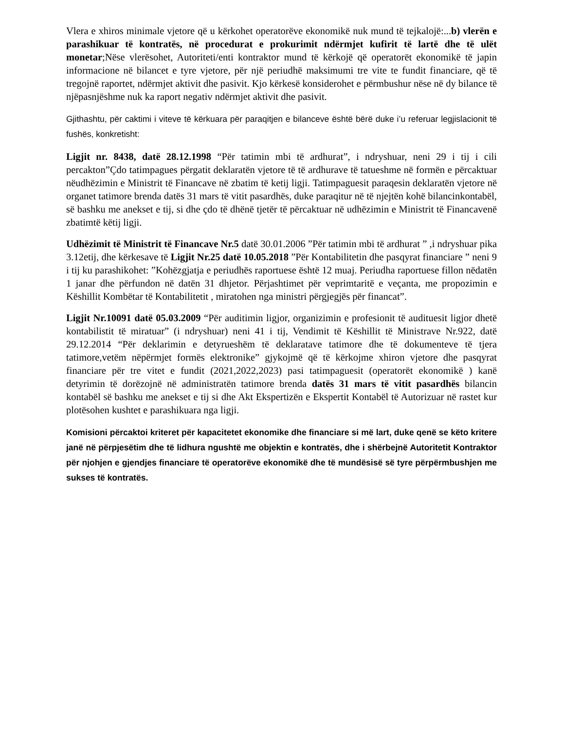Vlera e xhiros minimale vjetore që u kërkohet operatorëve ekonomikë nuk mund të tejkalojë:...b) vlerën e parashikuar të kontratës, në procedurat e prokurimit ndërmjet kufirit të lartë dhe të ulët monetar;Nëse vlerësohet, Autoriteti/enti kontraktor mund të kërkojë që operatorët ekonomikë të japin informacione në bilancet e tyre vjetore, për një periudhë maksimumi tre vite te fundit financiare, që të tregojnë raportet, ndërmjet aktivit dhe pasivit. Kjo kërkesë konsiderohet e përmbushur nëse në dy bilance të njëpasnjëshme nuk ka raport negativ ndërmjet aktivit dhe pasivit.
Gjithashtu, për caktimi i viteve të kërkuara për paraqitjen e bilanceve është bërë duke i’u referuar legjislacionit të fushës, konkretisht:
Ligjit nr. 8438, datë 28.12.1998 “Për tatimin mbi të ardhurat”, i ndryshuar, neni 29 i tij i cili percakton”Çdo tatimpagues përgatit deklaratën vjetore të të ardhurave të tatueshme në formën e përcaktuar nëudhëzimin e Ministrit të Financave në zbatim të ketij ligji. Tatimpaguesit paraqesin deklaratën vjetore në organet tatimore brenda datës 31 mars të vitit pasardhës, duke paraqitur në të njejtën kohë bilancinkontabël, së bashku me anekset e tij, si dhe çdo të dhënë tjetër të përcaktuar në udhëzimin e Ministrit të Financavenë zbatimtë këtij ligji.
Udhëzimit të Ministrit të Financave Nr.5 datë 30.01.2006 ”Për tatimin mbi të ardhurat ” ,i ndryshuar pika 3.12etij, dhe kërkesave të Ligjit Nr.25 datë 10.05.2018 ”Për Kontabilitetin dhe pasqyrat financiare ” neni 9 i tij ku parashikohet: ”Kohëzgjatja e periudhës raportuese është 12 muaj. Periudha raportuese fillon nëdatën 1 janar dhe përfundon në datën 31 dhjetor. Përjashtimet për veprimtaritë e veçanta, me propozimin e Këshillit Kombëtar të Kontabilitetit , miratohen nga ministri përgjegjës për financat”.
Ligjit Nr.10091 datë 05.03.2009 “Për auditimin ligjor, organizimin e profesionit të audituesit ligjor dhetë kontabilistit të miratuar” (i ndryshuar) neni 41 i tij, Vendimit të Këshillit të Ministrave Nr.922, datë 29.12.2014 “Për deklarimin e detyrueshëm të deklaratave tatimore dhe të dokumenteve të tjera tatimore,vetëm nëpërmjet formës elektronike” gjykojmë që të kërkojme xhiron vjetore dhe pasqyrat financiare për tre vitet e fundit (2021,2022,2023) pasi tatimpaguesit (operatorët ekonomikë ) kanë detyrimin të dorëzojnë në administratën tatimore brenda datës 31 mars të vitit pasardhës bilancin kontabël së bashku me anekset e tij si dhe Akt Ekspertizën e Ekspertit Kontabël të Autorizuar në rastet kur plotësohen kushtet e parashikuara nga ligji.
Komisioni përcaktoi kriteret për kapacitetet ekonomike dhe financiare si më lart, duke qenë se këto kritere janë në përpjesëtim dhe të lidhura ngushtë me objektin e kontratës, dhe i shërbejnë Autoritetit Kontraktor për njohjen e gjendjes financiare të operatorëve ekonomikë dhe të mundësisë së tyre përpërmbushjen me sukses të kontratës.